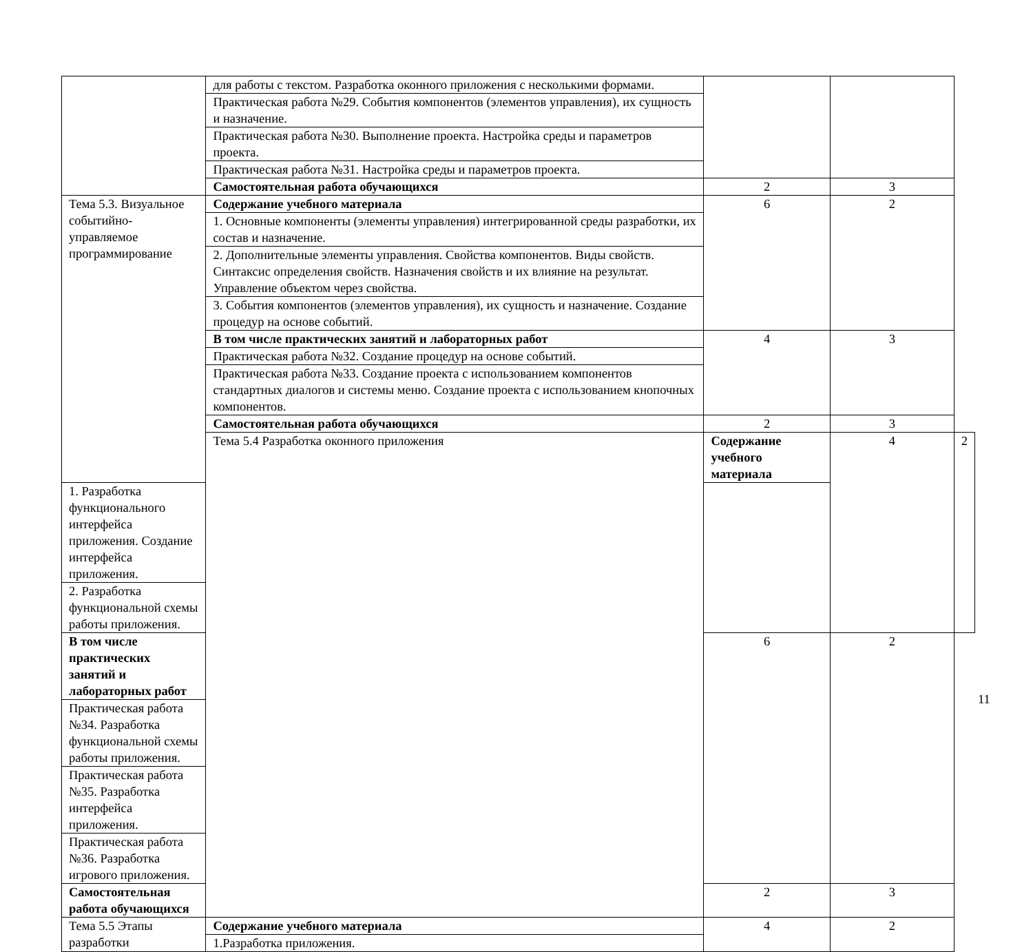| | для работы с текстом. Разработка оконного приложения с несколькими формами. | | | |
| | Практическая работа №29. События компонентов (элементов управления), их сущность и назначение. | | | |
| | Практическая работа №30. Выполнение проекта. Настройка среды и параметров проекта. | | | |
| | Практическая работа №31. Настройка среды и параметров проекта. | | | |
| | Самостоятельная работа обучающихся | 2 | 3 | |
| Тема 5.3. Визуальное событийно-управляемое программирование | Содержание учебного материала | 6 | 2 | |
| | 1. Основные компоненты (элементы управления) интегрированной среды разработки, их состав и назначение. | | | |
| | 2. Дополнительные элементы управления. Свойства компонентов. Виды свойств. Синтаксис определения свойств. Назначения свойств и их влияние на результат. Управление объектом через свойства. | | | |
| | 3. События компонентов (элементов управления), их сущность и назначение. Создание процедур на основе событий. | | | |
| | В том числе практических занятий и лабораторных работ | 4 | 3 | |
| | Практическая работа №32. Создание процедур на основе событий. | | | |
| | Практическая работа №33. Создание проекта с использованием компонентов стандартных диалогов и системы меню. Создание проекта с использованием кнопочных компонентов. | | | |
| | Самостоятельная работа обучающихся | 2 | 3 | |
| | Тема 5.4 Разработка оконного приложения | Содержание учебного материала | 4 | 2 |
| 1. Разработка функционального интерфейса приложения. Создание интерфейса приложения. | | | | |
| 2. Разработка функциональной схемы работы приложения. | | | | |
| В том числе практических занятий и лабораторных работ | | 6 | 2 | |
| Практическая работа №34. Разработка функциональной схемы работы приложения. | | | | |
| Практическая работа №35. Разработка интерфейса приложения. | | | | |
| Практическая работа №36. Разработка игрового приложения. | | | | |
| Самостоятельная работа обучающихся | | 2 | 3 | |
| Тема 5.5 Этапы разработки | Содержание учебного материала | 4 | 2 | |
| | 1.Разработка приложения. | | | |
11